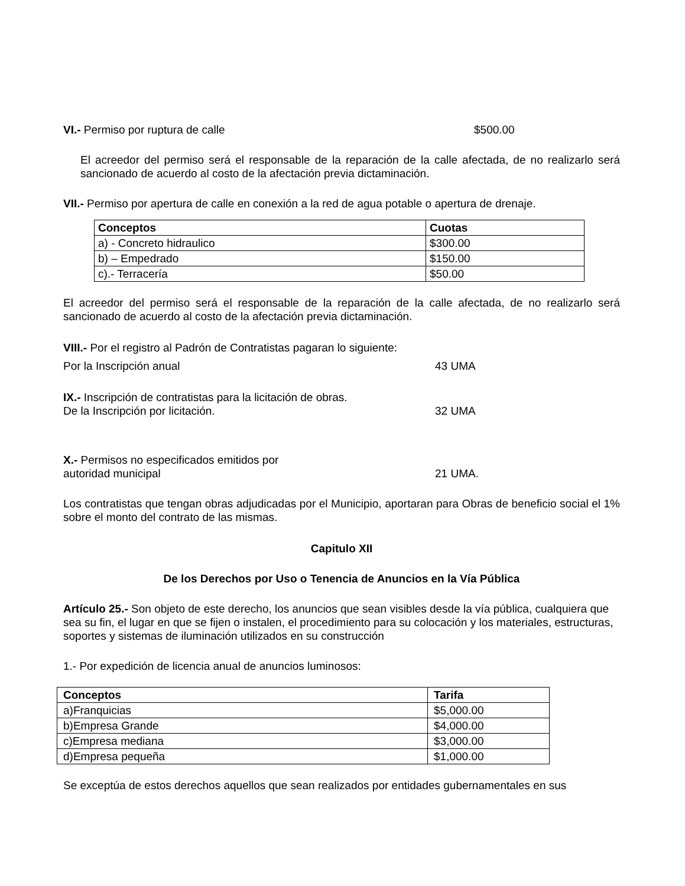VI.- Permiso por ruptura de calle $500.00
El acreedor del permiso será el responsable de la reparación de la calle afectada, de no realizarlo será sancionado de acuerdo al costo de la afectación previa dictaminación.
VII.- Permiso por apertura de calle en conexión a la red de agua potable o apertura de drenaje.
| Conceptos | Cuotas |
| --- | --- |
| a) - Concreto hidraulico | $300.00 |
| b) – Empedrado | $150.00 |
| c).- Terracería | $50.00 |
El acreedor del permiso será el responsable de la reparación de la calle afectada, de no realizarlo será sancionado de acuerdo al costo de la afectación previa dictaminación.
VIII.- Por el registro al Padrón de Contratistas pagaran lo siguiente:
Por la Inscripción anual 43 UMA
IX.- Inscripción de contratistas para la licitación de obras.
De la Inscripción por licitación. 32 UMA
X.- Permisos no especificados emitidos por
autoridad municipal 21 UMA.
Los contratistas que tengan obras adjudicadas por el Municipio, aportaran para Obras de beneficio social el 1% sobre el monto del contrato de las mismas.
Capitulo XII
De los Derechos por Uso o Tenencia de Anuncios en la Vía Pública
Artículo 25.- Son objeto de este derecho, los anuncios que sean visibles desde la vía pública, cualquiera que sea su fin, el lugar en que se fijen o instalen, el procedimiento para su colocación y los materiales, estructuras, soportes y sistemas de iluminación utilizados en su construcción
1.- Por expedición de licencia anual de anuncios luminosos:
| Conceptos | Tarifa |
| --- | --- |
| a)Franquicias | $5,000.00 |
| b)Empresa Grande | $4,000.00 |
| c)Empresa mediana | $3,000.00 |
| d)Empresa pequeña | $1,000.00 |
Se exceptúa de estos derechos aquellos que sean realizados por entidades gubernamentales en sus